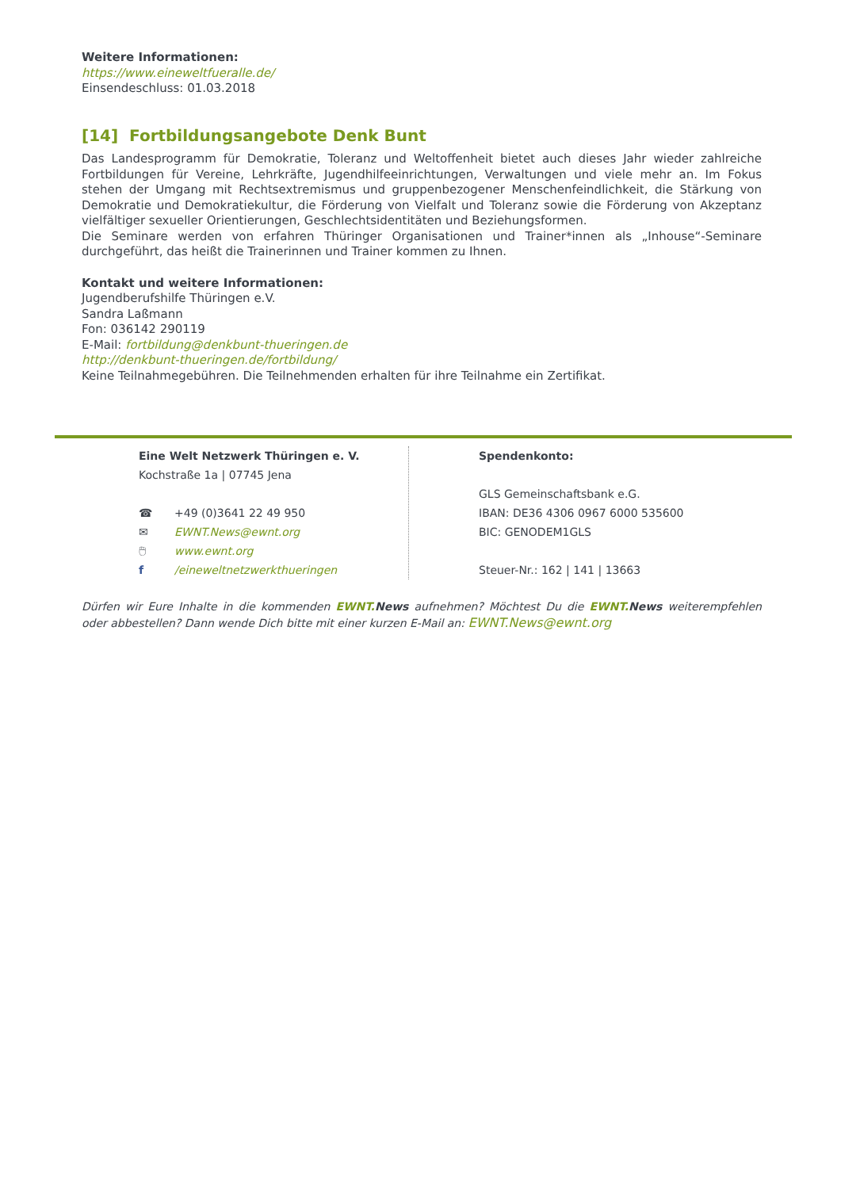Weitere Informationen:
https://www.eineweltfueralle.de/
Einsendeschluss: 01.03.2018
[14] Fortbildungsangebote Denk Bunt
Das Landesprogramm für Demokratie, Toleranz und Weltoffenheit bietet auch dieses Jahr wieder zahlreiche Fortbildungen für Vereine, Lehrkräfte, Jugendhilfeeinrichtungen, Verwaltungen und viele mehr an. Im Fokus stehen der Umgang mit Rechtsextremismus und gruppenbezogener Menschenfeindlichkeit, die Stärkung von Demokratie und Demokratiekultur, die Förderung von Vielfalt und Toleranz sowie die Förderung von Akzeptanz vielfältiger sexueller Orientierungen, Geschlechtsidentitäten und Beziehungsformen.
Die Seminare werden von erfahren Thüringer Organisationen und Trainer*innen als „Inhouse“-Seminare durchgeführt, das heißt die Trainerinnen und Trainer kommen zu Ihnen.
Kontakt und weitere Informationen:
Jugendberufshilfe Thüringen e.V.
Sandra Laßmann
Fon: 036142 290119
E-Mail: fortbildung@denkbunt-thueringen.de
http://denkbunt-thueringen.de/fortbildung/
Keine Teilnahmegebühren. Die Teilnehmenden erhalten für ihre Teilnahme ein Zertifikat.
Eine Welt Netzwerk Thüringen e. V.
Kochstraße 1a | 07745 Jena
☎ +49 (0)3641 22 49 950
✉ EWNT.News@ewnt.org
🖱 www.ewnt.org
f /eineweltnetzwerkthueringen
Spendenkonto:
GLS Gemeinschaftsbank e.G.
IBAN: DE36 4306 0967 6000 535600
BIC: GENODEM1GLS
Steuer-Nr.: 162 | 141 | 13663
Dürfen wir Eure Inhalte in die kommenden EWNT. News aufnehmen? Möchtest Du die EWNT. News weiterempfehlen oder abbestellen? Dann wende Dich bitte mit einer kurzen E-Mail an: EWNT.News@ewnt.org